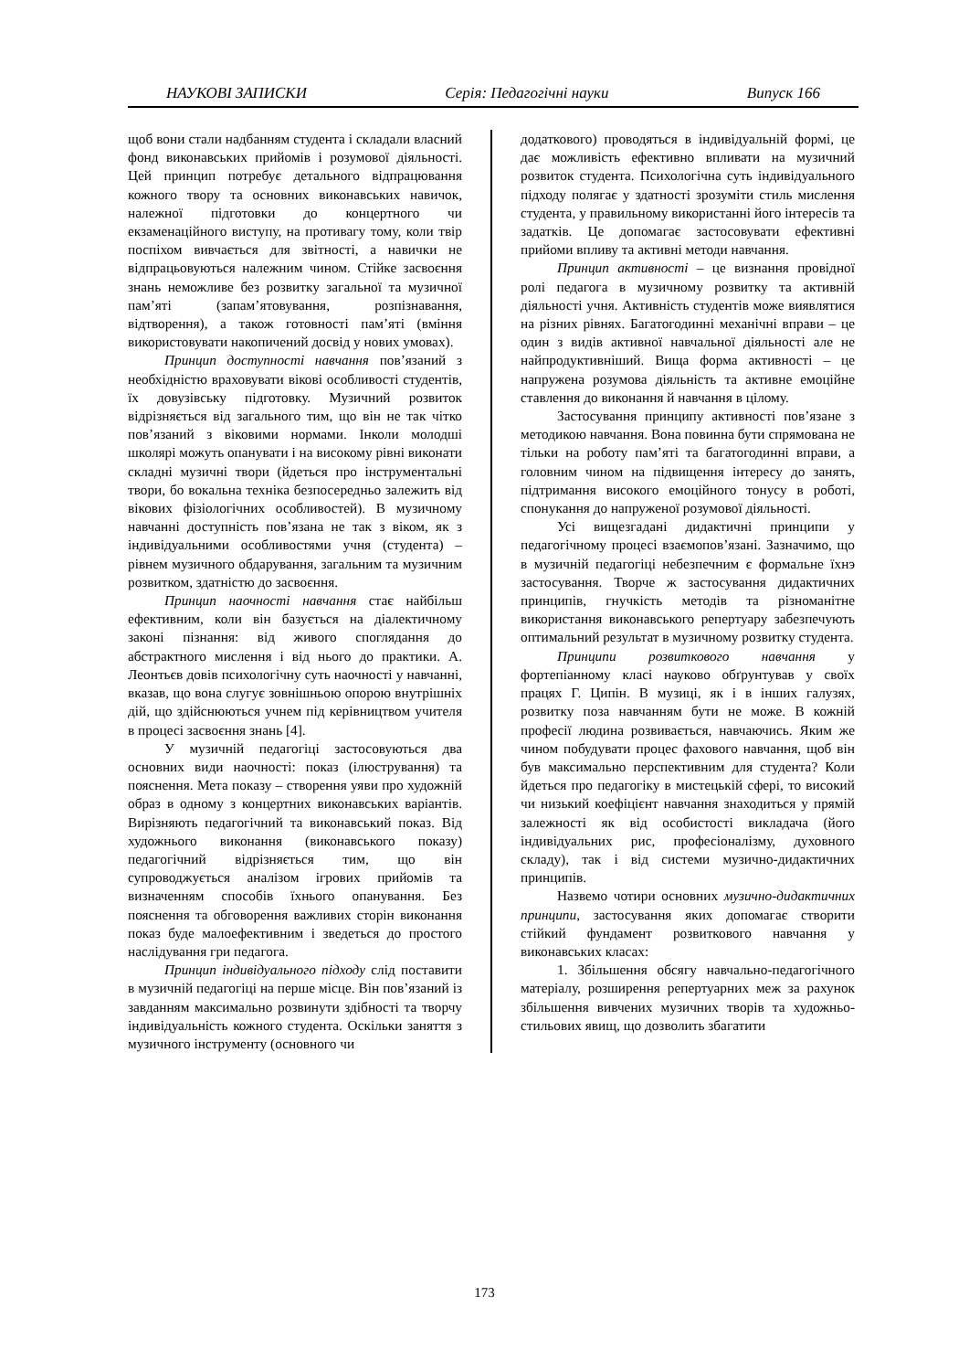НАУКОВІ ЗАПИСКИ Серія: Педагогічні науки Випуск 166
щоб вони стали надбанням студента і складали власний фонд виконавських прийомів і розумової діяльності. Цей принцип потребує детального відпрацювання кожного твору та основних виконавських навичок, належної підготовки до концертного чи екзаменаційного виступу, на противагу тому, коли твір поспіхом вивчається для звітності, а навички не відпрацьовуються належним чином. Стійке засвоєння знань неможливе без розвитку загальної та музичної пам’яті (запам’ятовування, розпізнавання, відтворення), а також готовності пам’яті (вміння використовувати накопичений досвід у нових умовах).
Принцип доступності навчання пов’язаний з необхідністю враховувати вікові особливості студентів, їх довузівську підготовку. Музичний розвиток відрізняється від загального тим, що він не так чітко пов’язаний з віковими нормами. Інколи молодші школярі можуть опанувати і на високому рівні виконати складні музичні твори (йдеться про інструментальні твори, бо вокальна техніка безпосередньо залежить від вікових фізіологічних особливостей). В музичному навчанні доступність пов’язана не так з віком, як з індивідуальними особливостями учня (студента) – рівнем музичного обдарування, загальним та музичним розвитком, здатністю до засвоєння.
Принцип наочності навчання стає найбільш ефективним, коли він базується на діалектичному законі пізнання: від живого споглядання до абстрактного мислення і від нього до практики. А. Леонтьєв довів психологічну суть наочності у навчанні, вказав, що вона слугує зовнішньою опорою внутрішніх дій, що здійснюються учнем під керівництвом учителя в процесі засвоєння знань [4].
У музичній педагогіці застосовуються два основних види наочності: показ (ілюстрування) та пояснення. Мета показу – створення уяви про художній образ в одному з концертних виконавських варіантів. Вирізняють педагогічний та виконавський показ. Від художнього виконання (виконавського показу) педагогічний відрізняється тим, що він супроводжується аналізом ігрових прийомів та визначенням способів їхнього опанування. Без пояснення та обговорення важливих сторін виконання показ буде малоефективним і зведеться до простого наслідування гри педагога.
Принцип індивідуального підходу слід поставити в музичній педагогіці на перше місце. Він пов’язаний із завданням максимально розвинути здібності та творчу індивідуальність кожного студента. Оскільки заняття з музичного інструменту (основного чи
додаткового) проводяться в індивідуальній формі, це дає можливість ефективно впливати на музичний розвиток студента. Психологічна суть індивідуального підходу полягає у здатності зрозуміти стиль мислення студента, у правильному використанні його інтересів та задатків. Це допомагає застосовувати ефективні прийоми впливу та активні методи навчання.
Принцип активності – це визнання провідної ролі педагога в музичному розвитку та активній діяльності учня. Активність студентів може виявлятися на різних рівнях. Багатогодинні механічні вправи – це один з видів активної навчальної діяльності але не найпродуктивніший. Вища форма активності – це напружена розумова діяльність та активне емоційне ставлення до виконання й навчання в цілому.
Застосування принципу активності пов’язане з методикою навчання. Вона повинна бути спрямована не тільки на роботу пам’яті та багатогодинні вправи, а головним чином на підвищення інтересу до занять, підтримання високого емоційного тонусу в роботі, спонукання до напруженої розумової діяльності.
Усі вищезгадані дидактичні принципи у педагогічному процесі взаємопов’язані. Зазначимо, що в музичній педагогіці небезпечним є формальне їхнэ застосування. Творче ж застосування дидактичних принципів, гнучкість методів та різноманітне використання виконавського репертуару забезпечують оптимальний результат в музичному розвитку студента.
Принципи розвиткового навчання у фортепіанному класі науково обґрунтував у своїх працях Г. Ципін. В музиці, як і в інших галузях, розвитку поза навчанням бути не може. В кожній професії людина розвивається, навчаючись. Яким же чином побудувати процес фахового навчання, щоб він був максимально перспективним для студента? Коли йдеться про педагогіку в мистецькій сфері, то високий чи низький коефіцієнт навчання знаходиться у прямій залежності як від особистості викладача (його індивідуальних рис, професіоналізму, духовного складу), так і від системи музично-дидактичних принципів.
Назвемо чотири основних музично-дидактичних принципи, застосування яких допомагає створити стійкий фундамент розвиткового навчання у виконавських класах:
1. Збільшення обсягу навчально-педагогічного матеріалу, розширення репертуарних меж за рахунок збільшення вивчених музичних творів та художньо-стильових явищ, що дозволить збагатити
173